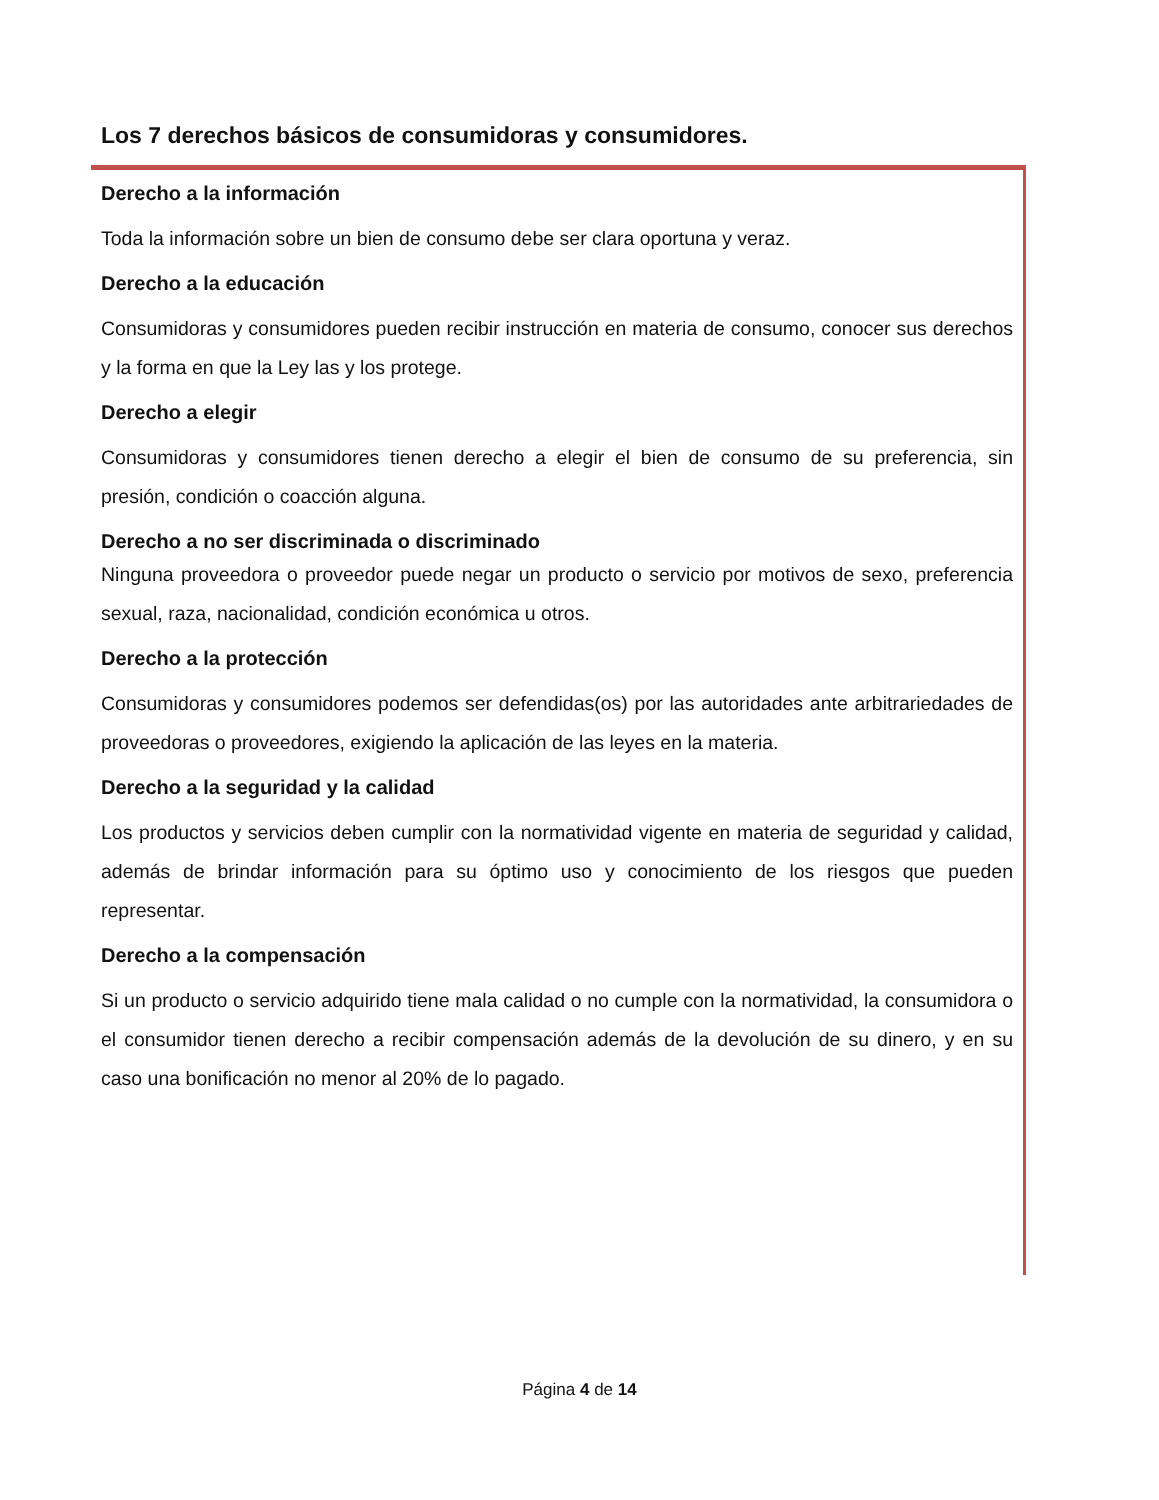Los 7 derechos básicos de consumidoras y consumidores.
Derecho a la información
Toda la información sobre un bien de consumo debe ser clara oportuna y veraz.
Derecho a la educación
Consumidoras y consumidores pueden recibir instrucción en materia de consumo, conocer sus derechos y la forma en que la Ley las y los protege.
Derecho a elegir
Consumidoras y consumidores tienen derecho a elegir el bien de consumo de su preferencia, sin presión, condición o coacción alguna.
Derecho a no ser discriminada o discriminado
Ninguna proveedora o proveedor puede negar un producto o servicio por motivos de sexo, preferencia sexual, raza, nacionalidad, condición económica u otros.
Derecho a la protección
Consumidoras y consumidores podemos ser defendidas(os) por las autoridades ante arbitrariedades de proveedoras o proveedores, exigiendo la aplicación de las leyes en la materia.
Derecho a la seguridad y la calidad
Los productos y servicios deben cumplir con la normatividad vigente en materia de seguridad y calidad, además de brindar información para su óptimo uso y conocimiento de los riesgos que pueden representar.
Derecho a la compensación
Si un producto o servicio adquirido tiene mala calidad o no cumple con la normatividad, la consumidora o el consumidor tienen derecho a recibir compensación además de la devolución de su dinero, y en su caso una bonificación no menor al 20% de lo pagado.
Página 4 de 14